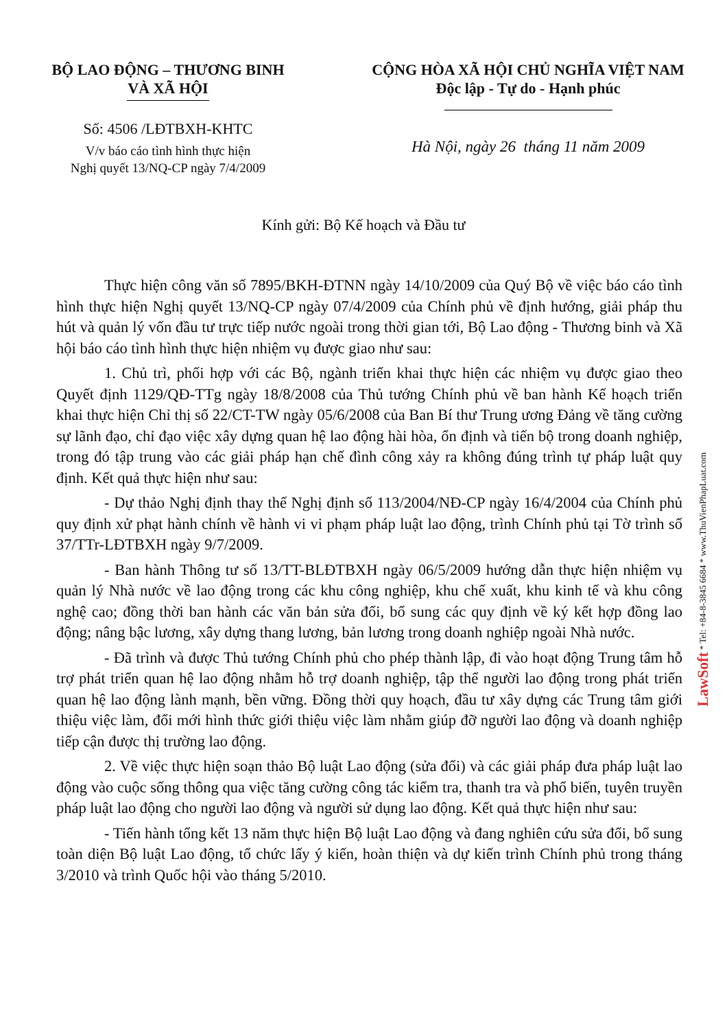BỘ LAO ĐỘNG – THƯƠNG BINH
VÀ XÃ HỘI
Số: 4506 /LĐTBXH-KHTC
V/v báo cáo tình hình thực hiện
Nghị quyết 13/NQ-CP ngày 7/4/2009
CỘNG HÒA XÃ HỘI CHỦ NGHĨA VIỆT NAM
Độc lập - Tự do - Hạnh phúc
Hà Nội, ngày 26 tháng 11 năm 2009
Kính gửi: Bộ Kế hoạch và Đầu tư
Thực hiện công văn số 7895/BKH-ĐTNN ngày 14/10/2009 của Quý Bộ về việc báo cáo tình hình thực hiện Nghị quyết 13/NQ-CP ngày 07/4/2009 của Chính phủ về định hướng, giải pháp thu hút và quản lý vốn đầu tư trực tiếp nước ngoài trong thời gian tới, Bộ Lao động - Thương binh và Xã hội báo cáo tình hình thực hiện nhiệm vụ được giao như sau:
1. Chủ trì, phối hợp với các Bộ, ngành triển khai thực hiện các nhiệm vụ được giao theo Quyết định 1129/QĐ-TTg ngày 18/8/2008 của Thủ tướng Chính phủ về ban hành Kế hoạch triển khai thực hiện Chỉ thị số 22/CT-TW ngày 05/6/2008 của Ban Bí thư Trung ương Đảng về tăng cường sự lãnh đạo, chỉ đạo việc xây dựng quan hệ lao động hài hòa, ổn định và tiến bộ trong doanh nghiệp, trong đó tập trung vào các giải pháp hạn chế đình công xảy ra không đúng trình tự pháp luật quy định. Kết quả thực hiện như sau:
- Dự thảo Nghị định thay thế Nghị định số 113/2004/NĐ-CP ngày 16/4/2004 của Chính phủ quy định xử phạt hành chính về hành vi vi phạm pháp luật lao động, trình Chính phủ tại Tờ trình số 37/TTr-LĐTBXH ngày 9/7/2009.
- Ban hành Thông tư số 13/TT-BLĐTBXH ngày 06/5/2009 hướng dẫn thực hiện nhiệm vụ quản lý Nhà nước về lao động trong các khu công nghiệp, khu chế xuất, khu kinh tế và khu công nghệ cao; đồng thời ban hành các văn bản sửa đổi, bổ sung các quy định về ký kết hợp đồng lao động; nâng bậc lương, xây dựng thang lương, bản lương trong doanh nghiệp ngoài Nhà nước.
- Đã trình và được Thủ tướng Chính phủ cho phép thành lập, đi vào hoạt động Trung tâm hỗ trợ phát triển quan hệ lao động nhằm hỗ trợ doanh nghiệp, tập thể người lao động trong phát triển quan hệ lao động lành mạnh, bền vững. Đồng thời quy hoạch, đầu tư xây dựng các Trung tâm giới thiệu việc làm, đổi mới hình thức giới thiệu việc làm nhằm giúp đỡ người lao động và doanh nghiệp tiếp cận được thị trường lao động.
2. Về việc thực hiện soạn thảo Bộ luật Lao động (sửa đổi) và các giải pháp đưa pháp luật lao động vào cuộc sống thông qua việc tăng cường công tác kiểm tra, thanh tra và phổ biến, tuyên truyền pháp luật lao động cho người lao động và người sử dụng lao động. Kết quả thực hiện như sau:
- Tiến hành tổng kết 13 năm thực hiện Bộ luật Lao động và đang nghiên cứu sửa đổi, bổ sung toàn diện Bộ luật Lao động, tổ chức lấy ý kiến, hoàn thiện và dự kiến trình Chính phủ trong tháng 3/2010 và trình Quốc hội vào tháng 5/2010.
LawSoft * Tel: +84-8-3845 6684 * www.ThuVienPhapLuat.com